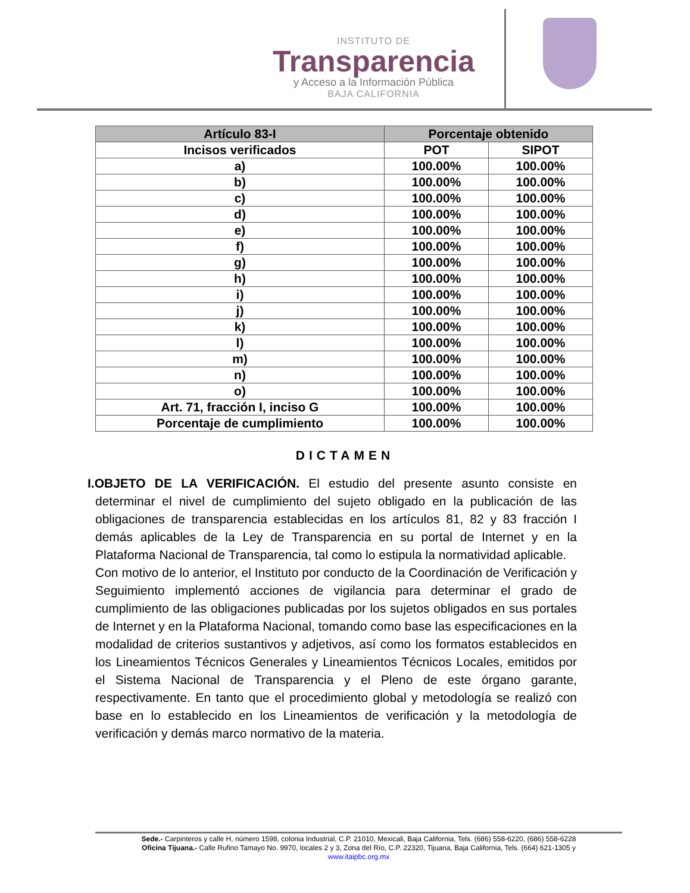INSTITUTO DE
Transparencia
y Acceso a la Información Pública
BAJA CALIFORNIA
| Artículo 83-I | Porcentaje obtenido | |
| --- | --- | --- |
| Incisos verificados | POT | SIPOT |
| a) | 100.00% | 100.00% |
| b) | 100.00% | 100.00% |
| c) | 100.00% | 100.00% |
| d) | 100.00% | 100.00% |
| e) | 100.00% | 100.00% |
| f) | 100.00% | 100.00% |
| g) | 100.00% | 100.00% |
| h) | 100.00% | 100.00% |
| i) | 100.00% | 100.00% |
| j) | 100.00% | 100.00% |
| k) | 100.00% | 100.00% |
| l) | 100.00% | 100.00% |
| m) | 100.00% | 100.00% |
| n) | 100.00% | 100.00% |
| o) | 100.00% | 100.00% |
| Art. 71, fracción I, inciso G | 100.00% | 100.00% |
| Porcentaje de cumplimiento | 100.00% | 100.00% |
DICTAMEN
I.OBJETO DE LA VERIFICACIÓN. El estudio del presente asunto consiste en determinar el nivel de cumplimiento del sujeto obligado en la publicación de las obligaciones de transparencia establecidas en los artículos 81, 82 y 83 fracción I demás aplicables de la Ley de Transparencia en su portal de Internet y en la Plataforma Nacional de Transparencia, tal como lo estipula la normatividad aplicable.
Con motivo de lo anterior, el Instituto por conducto de la Coordinación de Verificación y Seguimiento implementó acciones de vigilancia para determinar el grado de cumplimiento de las obligaciones publicadas por los sujetos obligados en sus portales de Internet y en la Plataforma Nacional, tomando como base las especificaciones en la modalidad de criterios sustantivos y adjetivos, así como los formatos establecidos en los Lineamientos Técnicos Generales y Lineamientos Técnicos Locales, emitidos por el Sistema Nacional de Transparencia y el Pleno de este órgano garante, respectivamente. En tanto que el procedimiento global y metodología se realizó con base en lo establecido en los Lineamientos de verificación y la metodología de verificación y demás marco normativo de la materia.
Sede.- Carpinteros y calle H, número 1598, colonia Industrial, C.P. 21010, Mexicali, Baja California, Tels. (686) 558-6220, (686) 558-6228
Oficina Tijuana.- Calle Rufino Tamayo No. 9970, locales 2 y 3, Zona del Río, C.P. 22320, Tijuana, Baja California, Tels. (664) 621-1305 y
www.itaipbc.org.mx